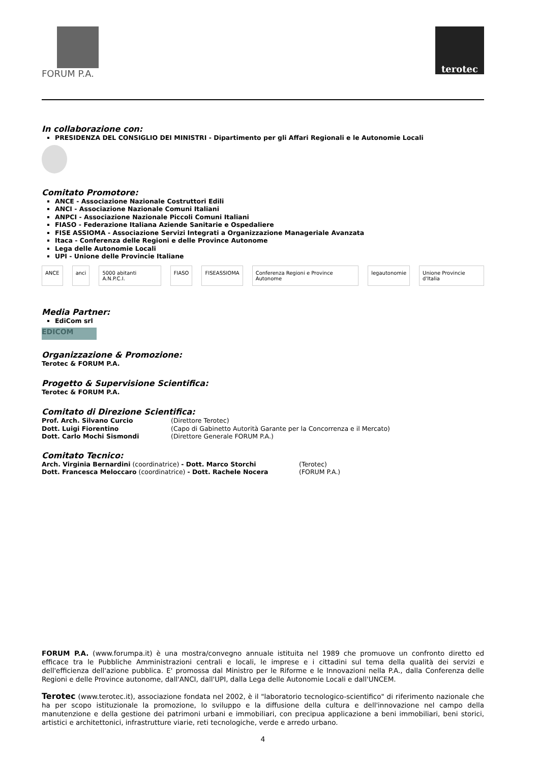FORUM P.A.
terotec
In collaborazione con:
PRESIDENZA DEL CONSIGLIO DEI MINISTRI - Dipartimento per gli Affari Regionali e le Autonomie Locali
Comitato Promotore:
ANCE - Associazione Nazionale Costruttori Edili
ANCI - Associazione Nazionale Comuni Italiani
ANPCI - Associazione Nazionale Piccoli Comuni Italiani
FIASO - Federazione Italiana Aziende Sanitarie e Ospedaliere
FISE ASSIOMA - Associazione Servizi Integrati a Organizzazione Manageriale Avanzata
Itaca - Conferenza delle Regioni e delle Province Autonome
Lega delle Autonomie Locali
UPI - Unione delle Provincie Italiane
ANCE anci 5000 abitanti A.N.P.C.I. FIASO FISEASSIOMA Conferenza Regioni e Province Autonome legautonomie Unione Provincie d'Italia
Media Partner:
EdiCom srl
EDICOM
Organizzazione & Promozione:
Terotec & FORUM P.A.
Progetto & Supervisione Scientifica:
Terotec & FORUM P.A.
Comitato di Direzione Scientifica:
Prof. Arch. Silvano Curcio (Direttore Terotec)
Dott. Luigi Fiorentino (Capo di Gabinetto Autorità Garante per la Concorrenza e il Mercato)
Dott. Carlo Mochi Sismondi (Direttore Generale FORUM P.A.)
Comitato Tecnico:
Arch. Virginia Bernardini (coordinatrice) - Dott. Marco Storchi (Terotec)
Dott. Francesca Meloccaro (coordinatrice) - Dott. Rachele Nocera (FORUM P.A.)
FORUM P.A. (www.forumpa.it) è una mostra/convegno annuale istituita nel 1989 che promuove un confronto diretto ed efficace tra le Pubbliche Amministrazioni centrali e locali, le imprese e i cittadini sul tema della qualità dei servizi e dell'efficienza dell'azione pubblica. E' promossa dal Ministro per le Riforme e le Innovazioni nella P.A., dalla Conferenza delle Regioni e delle Province autonome, dall'ANCI, dall'UPI, dalla Lega delle Autonomie Locali e dall'UNCEM.
Terotec (www.terotec.it), associazione fondata nel 2002, è il "laboratorio tecnologico-scientifico" di riferimento nazionale che ha per scopo istituzionale la promozione, lo sviluppo e la diffusione della cultura e dell'innovazione nel campo della manutenzione e della gestione dei patrimoni urbani e immobiliari, con precipua applicazione a beni immobiliari, beni storici, artistici e architettonici, infrastrutture viarie, reti tecnologiche, verde e arredo urbano.
4